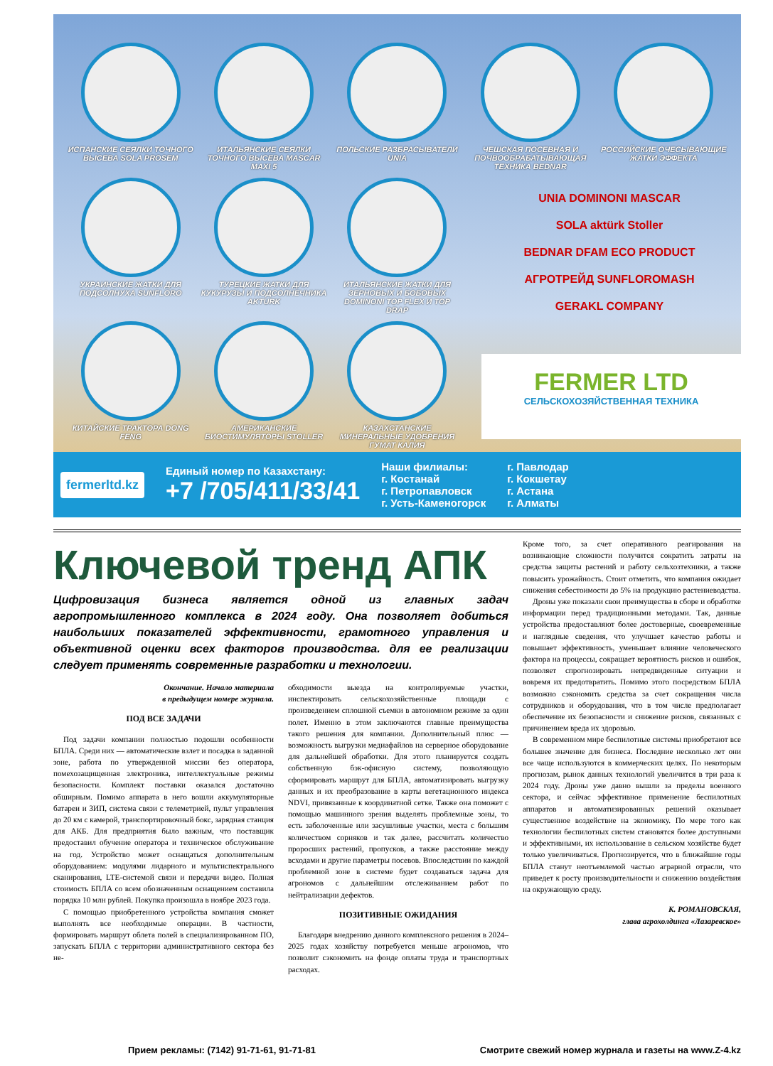ИСПАНСКИЕ СЕЯЛКИ ТОЧНОГО ВЫСЕВА SOLA PROSEM
ИТАЛЬЯНСКИЕ СЕЯЛКИ ТОЧНОГО ВЫСЕВА MASCAR MAXI 5
ПОЛЬСКИЕ РАЗБРАСЫВАТЕЛИ UNIA
ЧЕШСКАЯ ПОСЕВНАЯ И ПОЧВООБРАБАТЫВАЮЩАЯ ТЕХНИКА BEDNAR
РОССИЙСКИЕ ОЧЕСЫВАЮЩИЕ ЖАТКИ ЭФФЕКТА
УКРАИНСКИЕ ЖАТКИ ДЛЯ ПОДСОЛНУХА SUNFLORO
ТУРЕЦКИЕ ЖАТКИ ДЛЯ КУКУРУЗЫ И ПОДСОЛНЕЧНИКА AKTURK
ИТАЛЬЯНСКИЕ ЖАТКИ ДЛЯ ЗЕРНОВЫХ И БОБОВЫХ DOMINONI TOP FLEX И TOP DRAP
КИТАЙСКИЕ ТРАКТОРА DONG FENG
АМЕРИКАНСКИЕ БИОСТИМУЛЯТОРЫ STOLLER
КАЗАХСТАНСКИЕ МИНЕРАЛЬНЫЕ УДОБРЕНИЯ ГУМАТ КАЛИЯ
UNIA DOMINONI MASCAR
SOLA aktürk Stoller
BEDNAR DFAM ECO PRODUCT
АГРОТРЕЙД SUNFLOROMASH
GERAKL COMPANY
FERMER LTD
СЕЛЬСКОХОЗЯЙСТВЕННАЯ ТЕХНИКА
fermerltd.kz
Единый номер по Казахстану:
+7 /705/411/33/41
Наши филиалы:
г. Костанай
г. Петропавловск
г. Усть-Каменогорск
г. Павлодар
г. Кокшетау
г. Астана
г. Алматы
Ключевой тренд АПК
Цифровизация бизнеса является одной из главных задач агропромышленного комплекса в 2024 году. Она позволяет добиться наибольших показателей эффективности, грамотного управления и объективной оценки всех факторов производства. для ее реализации следует применять современные разработки и технологии.
Окончание. Начало материала
в предыдущем номере журнала.
ПОД ВСЕ ЗАДАЧИ
Под задачи компании полностью подошли особенности БПЛА. Среди них — автоматические взлет и посадка в заданной зоне, работа по утвержденной миссии без оператора, помехозащищенная электроника, интеллектуальные режимы безопасности. Комплект поставки оказался достаточно обширным. Помимо аппарата в него вошли аккумуляторные батареи и ЗИП, система связи с телеметрией, пульт управления до 20 км с камерой, транспортировочный бокс, зарядная станция для АКБ. Для предприятия было важным, что поставщик предоставил обучение оператора и техническое обслуживание на год. Устройство может оснащаться дополнительным оборудованием: модулями лидарного и мультиспектрального сканирования, LTE-системой связи и передачи видео. Полная стоимость БПЛА со всем обозначенным оснащением составила порядка 10 млн рублей. Покупка произошла в ноябре 2023 года.
С помощью приобретенного устройства компания сможет выполнять все необходимые операции. В частности, формировать маршрут облета полей в специализированном ПО, запускать БПЛА с территории административного сектора без не-
обходимости выезда на контролируемые участки, инспектировать сельскохозяйственные площади с произведением сплошной съемки в автономном режиме за один полет. Именно в этом заключаются главные преимущества такого решения для компании. Дополнительный плюс — возможность выгрузки медиафайлов на серверное оборудование для дальнейшей обработки. Для этого планируется создать собственную бэк-офисную систему, позволяющую сформировать маршрут для БПЛА, автоматизировать выгрузку данных и их преобразование в карты вегетационного индекса NDVI, привязанные к координатной сетке. Также она поможет с помощью машинного зрения выделять проблемные зоны, то есть заболоченные или засушливые участки, места с большим количеством сорняков и так далее, рассчитать количество проросших растений, пропусков, а также расстояние между всходами и другие параметры посевов. Впоследствии по каждой проблемной зоне в системе будет создаваться задача для агрономов с дальнейшим отслеживанием работ по нейтрализации дефектов.
ПОЗИТИВНЫЕ ОЖИДАНИЯ
Благодаря внедрению данного комплексного решения в 2024–2025 годах хозяйству потребуется меньше агрономов, что позволит сэкономить на фонде оплаты труда и транспортных расходах.
Кроме того, за счет оперативного реагирования на возникающие сложности получится сократить затраты на средства защиты растений и работу сельхозтехники, а также повысить урожайность. Стоит отметить, что компания ожидает снижения себестоимости до 5% на продукцию растениеводства.
Дроны уже показали свои преимущества в сборе и обработке информации перед традиционными методами. Так, данные устройства предоставляют более достоверные, своевременные и наглядные сведения, что улучшает качество работы и повышает эффективность, уменьшает влияние человеческого фактора на процессы, сокращает вероятность рисков и ошибок, позволяет спрогнозировать непредвиденные ситуации и вовремя их предотвратить. Помимо этого посредством БПЛА возможно сэкономить средства за счет сокращения числа сотрудников и оборудования, что в том числе предполагает обеспечение их безопасности и снижение рисков, связанных с причинением вреда их здоровью.
В современном мире беспилотные системы приобретают все большее значение для бизнеса. Последние несколько лет они все чаще используются в коммерческих целях. По некоторым прогнозам, рынок данных технологий увеличится в три раза к 2024 году. Дроны уже давно вышли за пределы военного сектора, и сейчас эффективное применение беспилотных аппаратов и автоматизированных решений оказывает существенное воздействие на экономику. По мере того как технологии беспилотных систем становятся более доступными и эффективными, их использование в сельском хозяйстве будет только увеличиваться. Прогнозируется, что в ближайшие годы БПЛА станут неотъемлемой частью аграрной отрасли, что приведет к росту производительности и снижению воздействия на окружающую среду.
К. РОМАНОВСКАЯ,
глава агрохолдинга «Лазаревское»
Прием рекламы: (7142) 91-71-61, 91-71-81 Смотрите свежий номер журнала и газеты на www.Z-4.kz